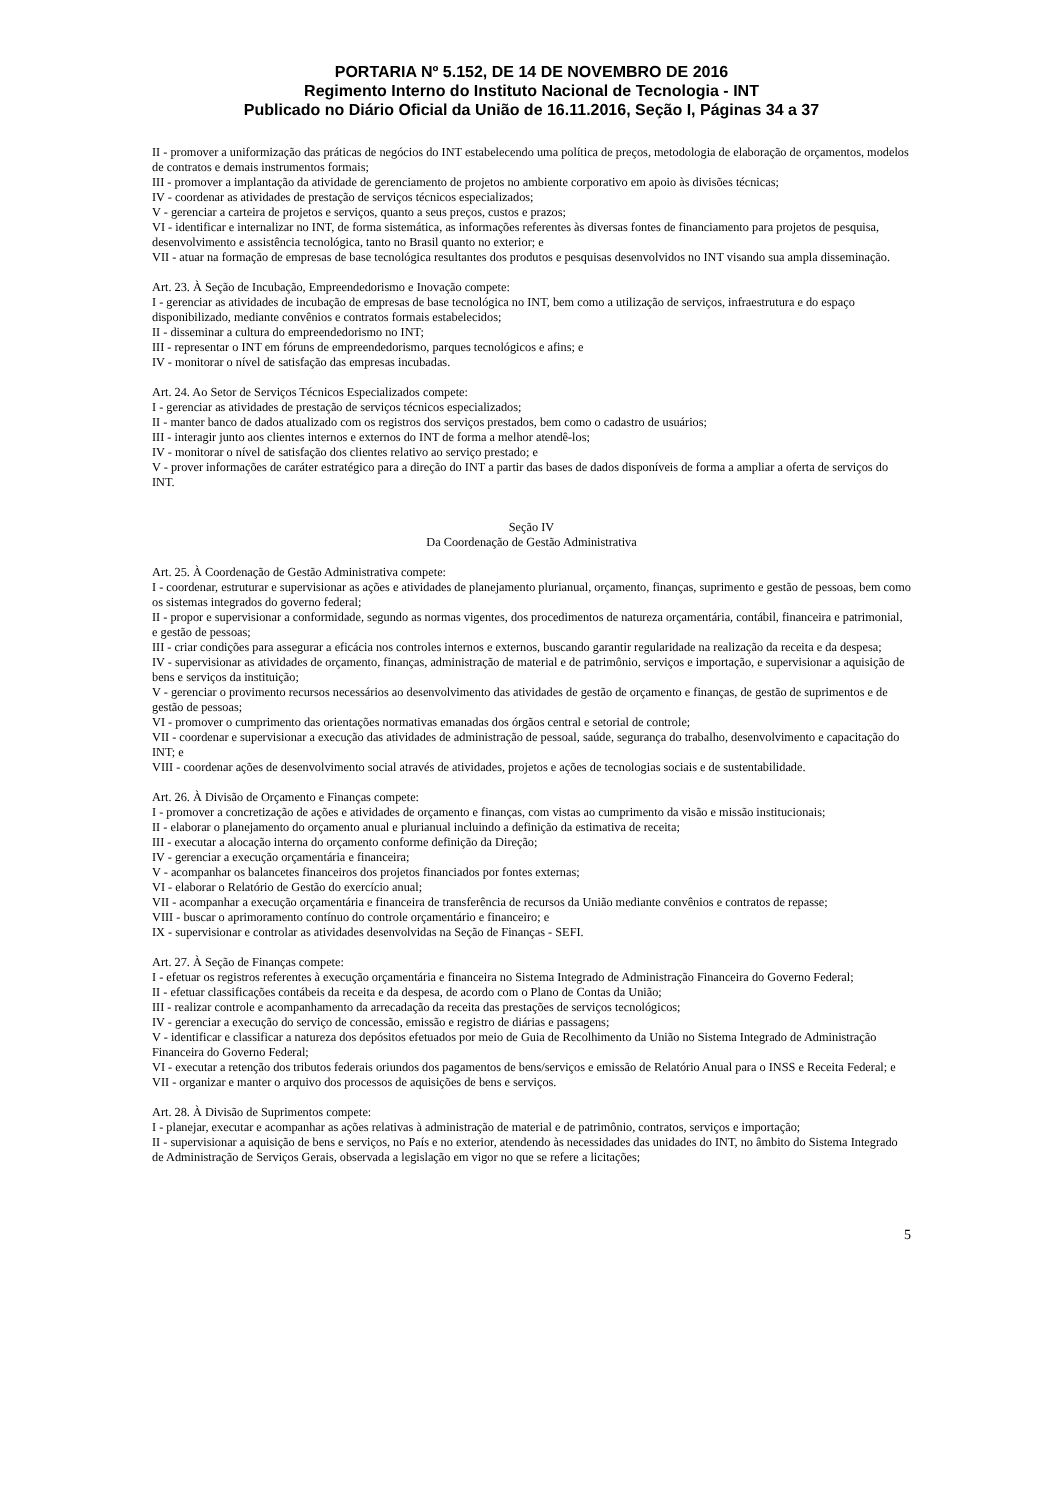PORTARIA Nº 5.152, DE 14 DE NOVEMBRO DE 2016
Regimento Interno do Instituto Nacional de Tecnologia - INT
Publicado no Diário Oficial da União de 16.11.2016, Seção I, Páginas 34 a 37
II - promover a uniformização das práticas de negócios do INT estabelecendo uma política de preços, metodologia de elaboração de orçamentos, modelos de contratos e demais instrumentos formais;
III - promover a implantação da atividade de gerenciamento de projetos no ambiente corporativo em apoio às divisões técnicas;
IV - coordenar as atividades de prestação de serviços técnicos especializados;
V - gerenciar a carteira de projetos e serviços, quanto a seus preços, custos e prazos;
VI - identificar e internalizar no INT, de forma sistemática, as informações referentes às diversas fontes de financiamento para projetos de pesquisa, desenvolvimento e assistência tecnológica, tanto no Brasil quanto no exterior; e
VII - atuar na formação de empresas de base tecnológica resultantes dos produtos e pesquisas desenvolvidos no INT visando sua ampla disseminação.
Art. 23. À Seção de Incubação, Empreendedorismo e Inovação compete:
I - gerenciar as atividades de incubação de empresas de base tecnológica no INT, bem como a utilização de serviços, infraestrutura e do espaço disponibilizado, mediante convênios e contratos formais estabelecidos;
II - disseminar a cultura do empreendedorismo no INT;
III - representar o INT em fóruns de empreendedorismo, parques tecnológicos e afins; e
IV - monitorar o nível de satisfação das empresas incubadas.
Art. 24. Ao Setor de Serviços Técnicos Especializados compete:
I - gerenciar as atividades de prestação de serviços técnicos especializados;
II - manter banco de dados atualizado com os registros dos serviços prestados, bem como o cadastro de usuários;
III - interagir junto aos clientes internos e externos do INT de forma a melhor atendê-los;
IV - monitorar o nível de satisfação dos clientes relativo ao serviço prestado; e
V - prover informações de caráter estratégico para a direção do INT a partir das bases de dados disponíveis de forma a ampliar a oferta de serviços do INT.
Seção IV
Da Coordenação de Gestão Administrativa
Art. 25. À Coordenação de Gestão Administrativa compete:
I - coordenar, estruturar e supervisionar as ações e atividades de planejamento plurianual, orçamento, finanças, suprimento e gestão de pessoas, bem como os sistemas integrados do governo federal;
II - propor e supervisionar a conformidade, segundo as normas vigentes, dos procedimentos de natureza orçamentária, contábil, financeira e patrimonial, e gestão de pessoas;
III - criar condições para assegurar a eficácia nos controles internos e externos, buscando garantir regularidade na realização da receita e da despesa;
IV - supervisionar as atividades de orçamento, finanças, administração de material e de patrimônio, serviços e importação, e supervisionar a aquisição de bens e serviços da instituição;
V - gerenciar o provimento recursos necessários ao desenvolvimento das atividades de gestão de orçamento e finanças, de gestão de suprimentos e de gestão de pessoas;
VI - promover o cumprimento das orientações normativas emanadas dos órgãos central e setorial de controle;
VII - coordenar e supervisionar a execução das atividades de administração de pessoal, saúde, segurança do trabalho, desenvolvimento e capacitação do INT; e
VIII - coordenar ações de desenvolvimento social através de atividades, projetos e ações de tecnologias sociais e de sustentabilidade.
Art. 26. À Divisão de Orçamento e Finanças compete:
I - promover a concretização de ações e atividades de orçamento e finanças, com vistas ao cumprimento da visão e missão institucionais;
II - elaborar o planejamento do orçamento anual e plurianual incluindo a definição da estimativa de receita;
III - executar a alocação interna do orçamento conforme definição da Direção;
IV - gerenciar a execução orçamentária e financeira;
V - acompanhar os balancetes financeiros dos projetos financiados por fontes externas;
VI - elaborar o Relatório de Gestão do exercício anual;
VII - acompanhar a execução orçamentária e financeira de transferência de recursos da União mediante convênios e contratos de repasse;
VIII - buscar o aprimoramento contínuo do controle orçamentário e financeiro; e
IX - supervisionar e controlar as atividades desenvolvidas na Seção de Finanças - SEFI.
Art. 27. À Seção de Finanças compete:
I - efetuar os registros referentes à execução orçamentária e financeira no Sistema Integrado de Administração Financeira do Governo Federal;
II - efetuar classificações contábeis da receita e da despesa, de acordo com o Plano de Contas da União;
III - realizar controle e acompanhamento da arrecadação da receita das prestações de serviços tecnológicos;
IV - gerenciar a execução do serviço de concessão, emissão e registro de diárias e passagens;
V - identificar e classificar a natureza dos depósitos efetuados por meio de Guia de Recolhimento da União no Sistema Integrado de Administração Financeira do Governo Federal;
VI - executar a retenção dos tributos federais oriundos dos pagamentos de bens/serviços e emissão de Relatório Anual para o INSS e Receita Federal; e
VII - organizar e manter o arquivo dos processos de aquisições de bens e serviços.
Art. 28. À Divisão de Suprimentos compete:
I - planejar, executar e acompanhar as ações relativas à administração de material e de patrimônio, contratos, serviços e importação;
II - supervisionar a aquisição de bens e serviços, no País e no exterior, atendendo às necessidades das unidades do INT, no âmbito do Sistema Integrado de Administração de Serviços Gerais, observada a legislação em vigor no que se refere a licitações;
5